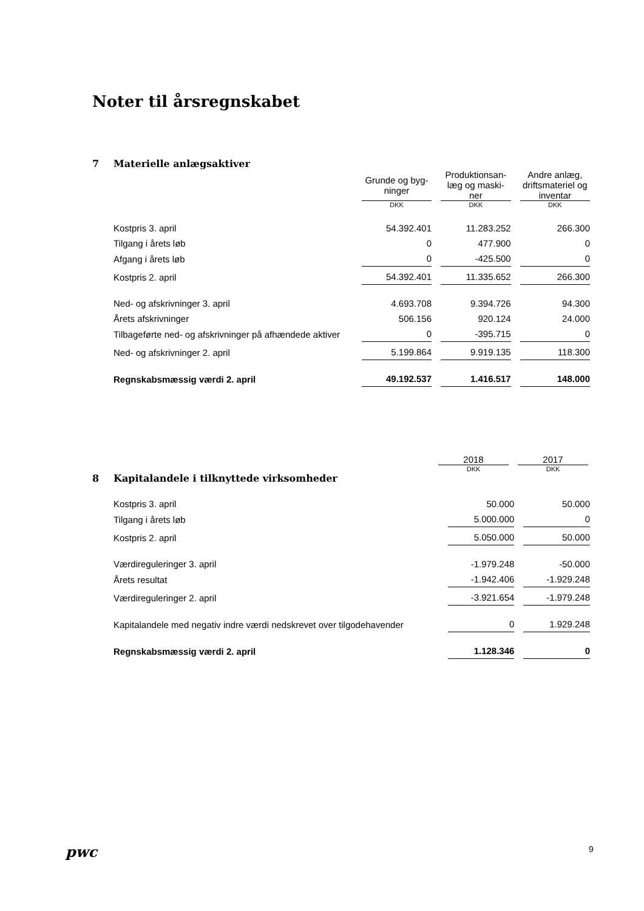Noter til årsregnskabet
7 Materielle anlægsaktiver
| | Grunde og byg- ninger | Produktionsan- læg og maski- ner | Andre anlæg, driftsmateriel og inventar |
| | DKK | DKK | DKK |
| Kostpris 3. april | 54.392.401 | 11.283.252 | 266.300 |
| Tilgang i årets løb | 0 | 477.900 | 0 |
| Afgang i årets løb | 0 | -425.500 | 0 |
| Kostpris 2. april | 54.392.401 | 11.335.652 | 266.300 |
| Ned- og afskrivninger 3. april | 4.693.708 | 9.394.726 | 94.300 |
| Årets afskrivninger | 506.156 | 920.124 | 24.000 |
| Tilbageførte ned- og afskrivninger på afhændede aktiver | 0 | -395.715 | 0 |
| Ned- og afskrivninger 2. april | 5.199.864 | 9.919.135 | 118.300 |
| Regnskabsmæssig værdi 2. april | 49.192.537 | 1.416.517 | 148.000 |
| | 2018 | 2017 |
| | DKK | DKK |
8 Kapitalandele i tilknyttede virksomheder
| Kostpris 3. april | 50.000 | 50.000 |
| Tilgang i årets løb | 5.000.000 | 0 |
| Kostpris 2. april | 5.050.000 | 50.000 |
| Værdireguleringer 3. april | -1.979.248 | -50.000 |
| Årets resultat | -1.942.406 | -1.929.248 |
| Værdireguleringer 2. april | -3.921.654 | -1.979.248 |
| Kapitalandele med negativ indre værdi nedskrevet over tilgodehavender | 0 | 1.929.248 |
| Regnskabsmæssig værdi 2. april | 1.128.346 | 0 |
pwc 9